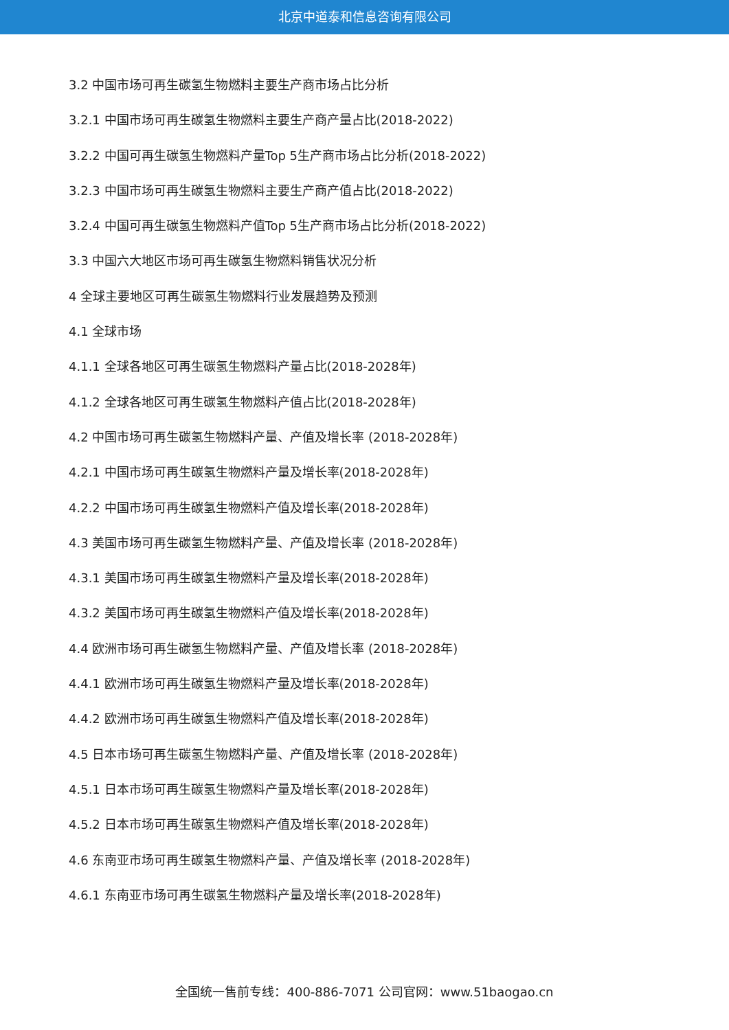北京中道泰和信息咨询有限公司
3.2 中国市场可再生碳氢生物燃料主要生产商市场占比分析
3.2.1 中国市场可再生碳氢生物燃料主要生产商产量占比(2018-2022)
3.2.2 中国可再生碳氢生物燃料产量Top 5生产商市场占比分析(2018-2022)
3.2.3 中国市场可再生碳氢生物燃料主要生产商产值占比(2018-2022)
3.2.4 中国可再生碳氢生物燃料产值Top 5生产商市场占比分析(2018-2022)
3.3 中国六大地区市场可再生碳氢生物燃料销售状况分析
4 全球主要地区可再生碳氢生物燃料行业发展趋势及预测
4.1 全球市场
4.1.1 全球各地区可再生碳氢生物燃料产量占比(2018-2028年)
4.1.2 全球各地区可再生碳氢生物燃料产值占比(2018-2028年)
4.2 中国市场可再生碳氢生物燃料产量、产值及增长率 (2018-2028年)
4.2.1 中国市场可再生碳氢生物燃料产量及增长率(2018-2028年)
4.2.2 中国市场可再生碳氢生物燃料产值及增长率(2018-2028年)
4.3 美国市场可再生碳氢生物燃料产量、产值及增长率 (2018-2028年)
4.3.1 美国市场可再生碳氢生物燃料产量及增长率(2018-2028年)
4.3.2 美国市场可再生碳氢生物燃料产值及增长率(2018-2028年)
4.4 欧洲市场可再生碳氢生物燃料产量、产值及增长率 (2018-2028年)
4.4.1 欧洲市场可再生碳氢生物燃料产量及增长率(2018-2028年)
4.4.2 欧洲市场可再生碳氢生物燃料产值及增长率(2018-2028年)
4.5 日本市场可再生碳氢生物燃料产量、产值及增长率 (2018-2028年)
4.5.1 日本市场可再生碳氢生物燃料产量及增长率(2018-2028年)
4.5.2 日本市场可再生碳氢生物燃料产值及增长率(2018-2028年)
4.6 东南亚市场可再生碳氢生物燃料产量、产值及增长率 (2018-2028年)
4.6.1 东南亚市场可再生碳氢生物燃料产量及增长率(2018-2028年)
全国统一售前专线：400-886-7071 公司官网：www.51baogao.cn